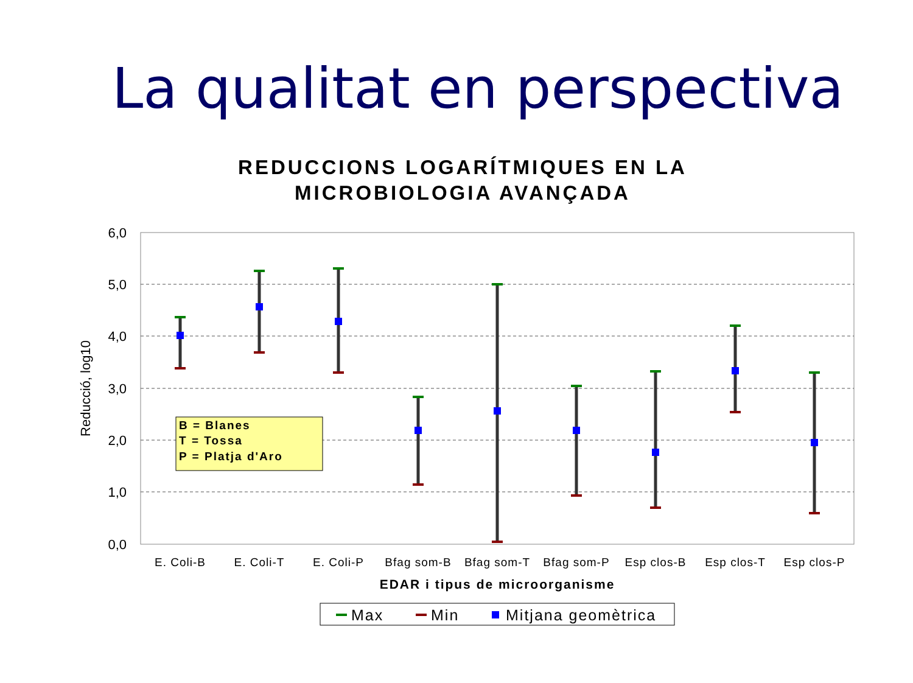La qualitat en perspectiva
REDUCCIONS LOGARÍTMIQUES EN LA
MICROBIOLOGIA AVANÇADA
6,0
5,0
4,0
3,0
2,0
1,0
0,0
Reducció, log10
B = Blanes
T = Tossa
P = Platja d'Aro
E. Coli-B
E. Coli-T
E. Coli-P
Bfag som-B
Bfag som-T
Bfag som-P
Esp clos-B
Esp clos-T
Esp clos-P
EDAR i tipus de microorganisme
Max
Min
Mitjana geomètrica